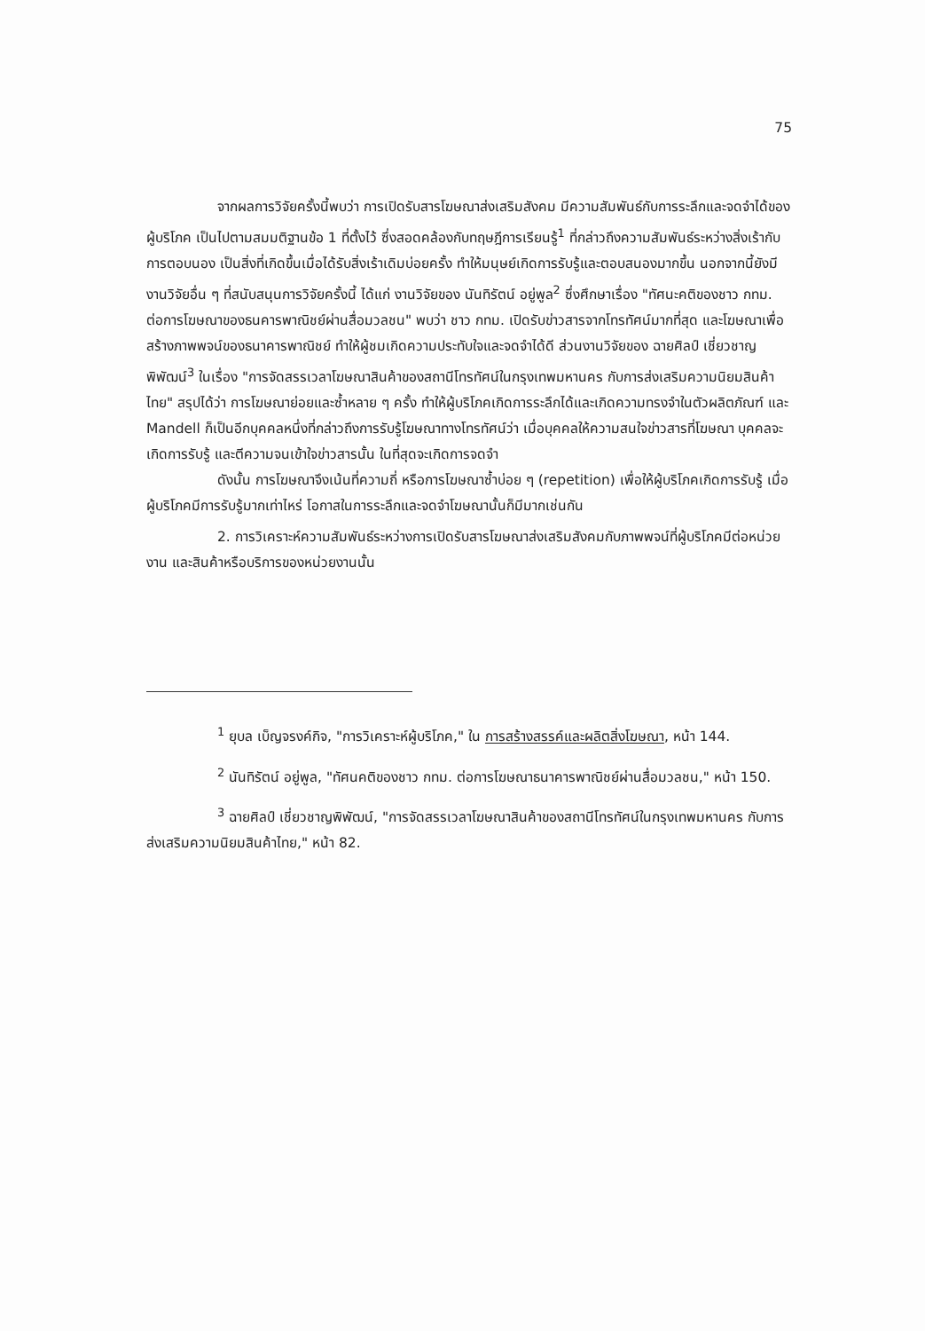75
จากผลการวิจัยครั้งนี้พบว่า การเปิดรับสารโฆษณาส่งเสริมสังคม มีความสัมพันธ์กับการระลึกและจดจำได้ของผู้บริโภค เป็นไปตามสมมติฐานข้อ 1 ที่ตั้งไว้ ซึ่งสอดคล้องกับทฤษฎีการเรียนรู้<sup>1</sup> ที่กล่าวถึงความสัมพันธ์ระหว่างสิ่งเร้ากับการตอบนอง เป็นสิ่งที่เกิดขึ้นเมื่อได้รับสิ่งเร้าเดิมบ่อยครั้ง ทำให้มนุษย์เกิดการรับรู้และตอบสนองมากขึ้น นอกจากนี้ยังมีงานวิจัยอื่น ๆ ที่สนับสนุนการวิจัยครั้งนี้ ได้แก่ งานวิจัยของ นันทิรัตน์ อยู่พูล<sup>2</sup> ซึ่งศึกษาเรื่อง "ทัศนะคติของชาว กทม. ต่อการโฆษณาของธนคารพาณิชย์ผ่านสื่อมวลชน" พบว่า ชาว กทม. เปิดรับข่าวสารจากโทรทัศน์มากที่สุด และโฆษณาเพื่อสร้างภาพพจน์ของธนาคารพาณิชย์ ทำให้ผู้ชมเกิดความประทับใจและจดจำได้ดี ส่วนงานวิจัยของ ฉายศิลป์ เชี่ยวชาญพิพัฒน์<sup>3</sup> ในเรื่อง "การจัดสรรเวลาโฆษณาสินค้าของสถานีโทรทัศน์ในกรุงเทพมหานคร กับการส่งเสริมความนิยมสินค้าไทย" สรุปได้ว่า การโฆษณาย่อยและซ้ำหลาย ๆ ครั้ง ทำให้ผู้บริโภคเกิดการระลึกได้และเกิดความทรงจำในตัวผลิตภัณฑ์ และ Mandell ก็เป็นอีกบุคคลหนึ่งที่กล่าวถึงการรับรู้โฆษณาทางโทรทัศน์ว่า เมื่อบุคคลให้ความสนใจข่าวสารที่โฆษณา บุคคลจะเกิดการรับรู้ และตีความจนเข้าใจข่าวสารนั้น ในที่สุดจะเกิดการจดจำ
ดังนั้น การโฆษณาจึงเน้นที่ความถี่ หรือการโฆษณาซ้ำบ่อย ๆ (repetition) เพื่อให้ผู้บริโภคเกิดการรับรู้ เมื่อผู้บริโภคมีการรับรู้มากเท่าไหร่ โอกาสในการระลึกและจดจำโฆษณานั้นก็มีมากเช่นกัน
2. การวิเคราะห์ความสัมพันธ์ระหว่างการเปิดรับสารโฆษณาส่งเสริมสังคมกับภาพพจน์ที่ผู้บริโภคมีต่อหน่วยงาน และสินค้าหรือบริการของหน่วยงานนั้น
<sup>1</sup> ยุบล เบ็ญจรงค์กิจ, "การวิเคราะห์ผู้บริโภค," ใน การสร้างสรรค์และผลิตสิ่งโฆษณา, หน้า 144.
<sup>2</sup> นันทิรัตน์ อยู่พูล, "ทัศนคติของชาว กทม. ต่อการโฆษณาธนาคารพาณิชย์ผ่านสื่อมวลชน," หน้า 150.
<sup>3</sup> ฉายศิลป์ เชี่ยวชาญพิพัฒน์, "การจัดสรรเวลาโฆษณาสินค้าของสถานีโทรทัศน์ในกรุงเทพมหานคร กับการส่งเสริมความนิยมสินค้าไทย," หน้า 82.